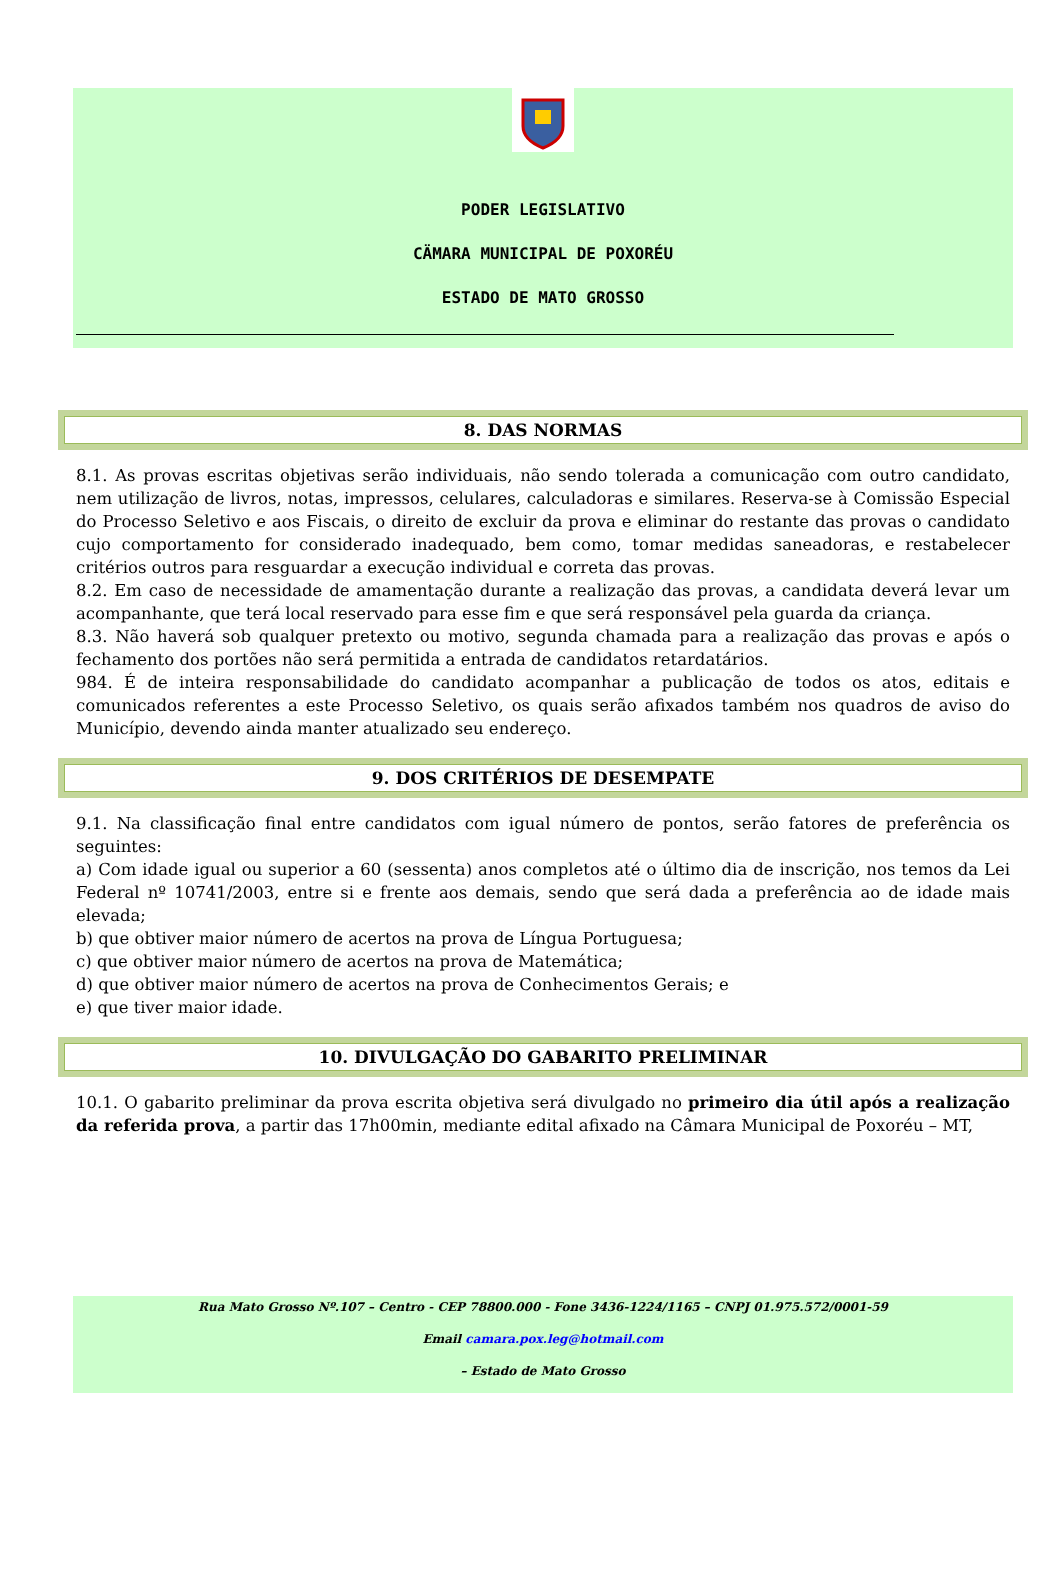PODER LEGISLATIVO
CÄMARA MUNICIPAL DE POXORÉU
ESTADO DE MATO GROSSO
8. DAS NORMAS
8.1. As provas escritas objetivas serão individuais, não sendo tolerada a comunicação com outro candidato, nem utilização de livros, notas, impressos, celulares, calculadoras e similares. Reserva-se à Comissão Especial do Processo Seletivo e aos Fiscais, o direito de excluir da prova e eliminar do restante das provas o candidato cujo comportamento for considerado inadequado, bem como, tomar medidas saneadoras, e restabelecer critérios outros para resguardar a execução individual e correta das provas.
8.2. Em caso de necessidade de amamentação durante a realização das provas, a candidata deverá levar um acompanhante, que terá local reservado para esse fim e que será responsável pela guarda da criança.
8.3. Não haverá sob qualquer pretexto ou motivo, segunda chamada para a realização das provas e após o fechamento dos portões não será permitida a entrada de candidatos retardatários.
984. É de inteira responsabilidade do candidato acompanhar a publicação de todos os atos, editais e comunicados referentes a este Processo Seletivo, os quais serão afixados também nos quadros de aviso do Município, devendo ainda manter atualizado seu endereço.
9. DOS CRITÉRIOS DE DESEMPATE
9.1. Na classificação final entre candidatos com igual número de pontos, serão fatores de preferência os seguintes:
a) Com idade igual ou superior a 60 (sessenta) anos completos até o último dia de inscrição, nos temos da Lei Federal nº 10741/2003, entre si e frente aos demais, sendo que será dada a preferência ao de idade mais elevada;
b) que obtiver maior número de acertos na prova de Língua Portuguesa;
c) que obtiver maior número de acertos na prova de Matemática;
d) que obtiver maior número de acertos na prova de Conhecimentos Gerais; e
e) que tiver maior idade.
10. DIVULGAÇÃO DO GABARITO PRELIMINAR
10.1. O gabarito preliminar da prova escrita objetiva será divulgado no primeiro dia útil após a realização da referida prova, a partir das 17h00min, mediante edital afixado na Câmara Municipal de Poxoréu – MT,
Rua Mato Grosso Nº.107 – Centro - CEP 78800.000 - Fone 3436-1224/1165 – CNPJ 01.975.572/0001-59
Email camara.pox.leg@hotmail.com
– Estado de Mato Grosso